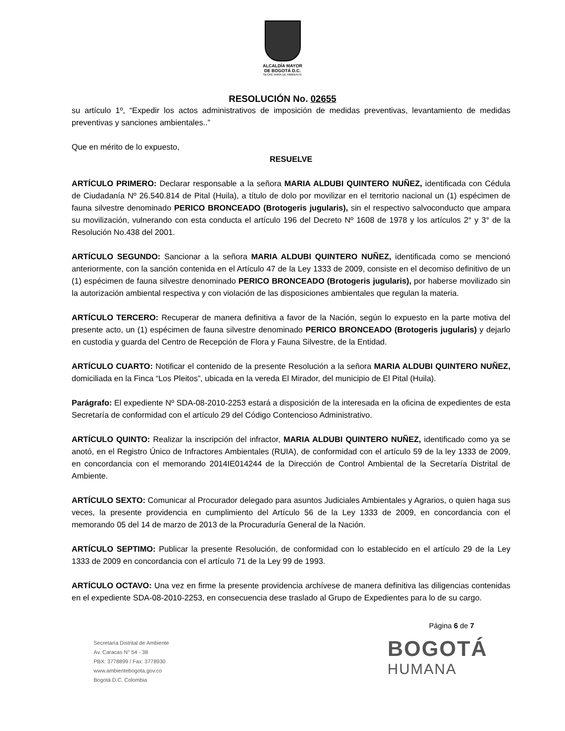ALCALDÍA MAYOR
DE BOGOTÁ D.C.
SECRETARÍA DE AMBIENTE
RESOLUCIÓN No. 02655
su artículo 1º, “Expedir los actos administrativos de imposición de medidas preventivas, levantamiento de medidas preventivas y sanciones ambientales..”
Que en mérito de lo expuesto,
RESUELVE
ARTÍCULO PRIMERO: Declarar responsable a la señora MARIA ALDUBI QUINTERO NUÑEZ, identificada con Cédula de Ciudadanía Nº 26.540.814 de Pital (Huila), a título de dolo por movilizar en el territorio nacional un (1) espécimen de fauna silvestre denominado PERICO BRONCEADO (Brotogeris jugularis), sin el respectivo salvoconducto que ampara su movilización, vulnerando con esta conducta el artículo 196 del Decreto Nº 1608 de 1978 y los artículos 2° y 3° de la Resolución No.438 del 2001.
ARTÍCULO SEGUNDO: Sancionar a la señora MARIA ALDUBI QUINTERO NUÑEZ, identificada como se mencionó anteriormente, con la sanción contenida en el Artículo 47 de la Ley 1333 de 2009, consiste en el decomiso definitivo de un (1) espécimen de fauna silvestre denominado PERICO BRONCEADO (Brotogeris jugularis), por haberse movilizado sin la autorización ambiental respectiva y con violación de las disposiciones ambientales que regulan la materia.
ARTÍCULO TERCERO: Recuperar de manera definitiva a favor de la Nación, según lo expuesto en la parte motiva del presente acto, un (1) espécimen de fauna silvestre denominado PERICO BRONCEADO (Brotogeris jugularis) y dejarlo en custodia y guarda del Centro de Recepción de Flora y Fauna Silvestre, de la Entidad.
ARTÍCULO CUARTO: Notificar el contenido de la presente Resolución a la señora MARIA ALDUBI QUINTERO NUÑEZ, domiciliada en la Finca “Los Pleitos”, ubicada en la vereda El Mirador, del municipio de El Pital (Huila).
Parágrafo: El expediente Nº SDA-08-2010-2253 estará a disposición de la interesada en la oficina de expedientes de esta Secretaría de conformidad con el artículo 29 del Código Contencioso Administrativo.
ARTÍCULO QUINTO: Realizar la inscripción del infractor, MARIA ALDUBI QUINTERO NUÑEZ, identificado como ya se anotó, en el Registro Único de Infractores Ambientales (RUIA), de conformidad con el artículo 59 de la ley 1333 de 2009, en concordancia con el memorando 2014IE014244 de la Dirección de Control Ambiental de la Secretaría Distrital de Ambiente.
ARTÍCULO SEXTO: Comunicar al Procurador delegado para asuntos Judiciales Ambientales y Agrarios, o quien haga sus veces, la presente providencia en cumplimiento del Artículo 56 de la Ley 1333 de 2009, en concordancia con el memorando 05 del 14 de marzo de 2013 de la Procuraduría General de la Nación.
ARTÍCULO SEPTIMO: Publicar la presente Resolución, de conformidad con lo establecido en el artículo 29 de la Ley 1333 de 2009 en concordancia con el artículo 71 de la Ley 99 de 1993.
ARTÍCULO OCTAVO: Una vez en firme la presente providencia archívese de manera definitiva las diligencias contenidas en el expediente SDA-08-2010-2253, en consecuencia dese traslado al Grupo de Expedientes para lo de su cargo.
Página 6 de 7
Secretaría Distrital de Ambiente
Av. Caracas N° 54 - 38
PBX: 3778899 / Fax: 3778930
www.ambientebogota.gov.co
Bogotá D.C. Colombia
BOGOTÁ
HUMANA